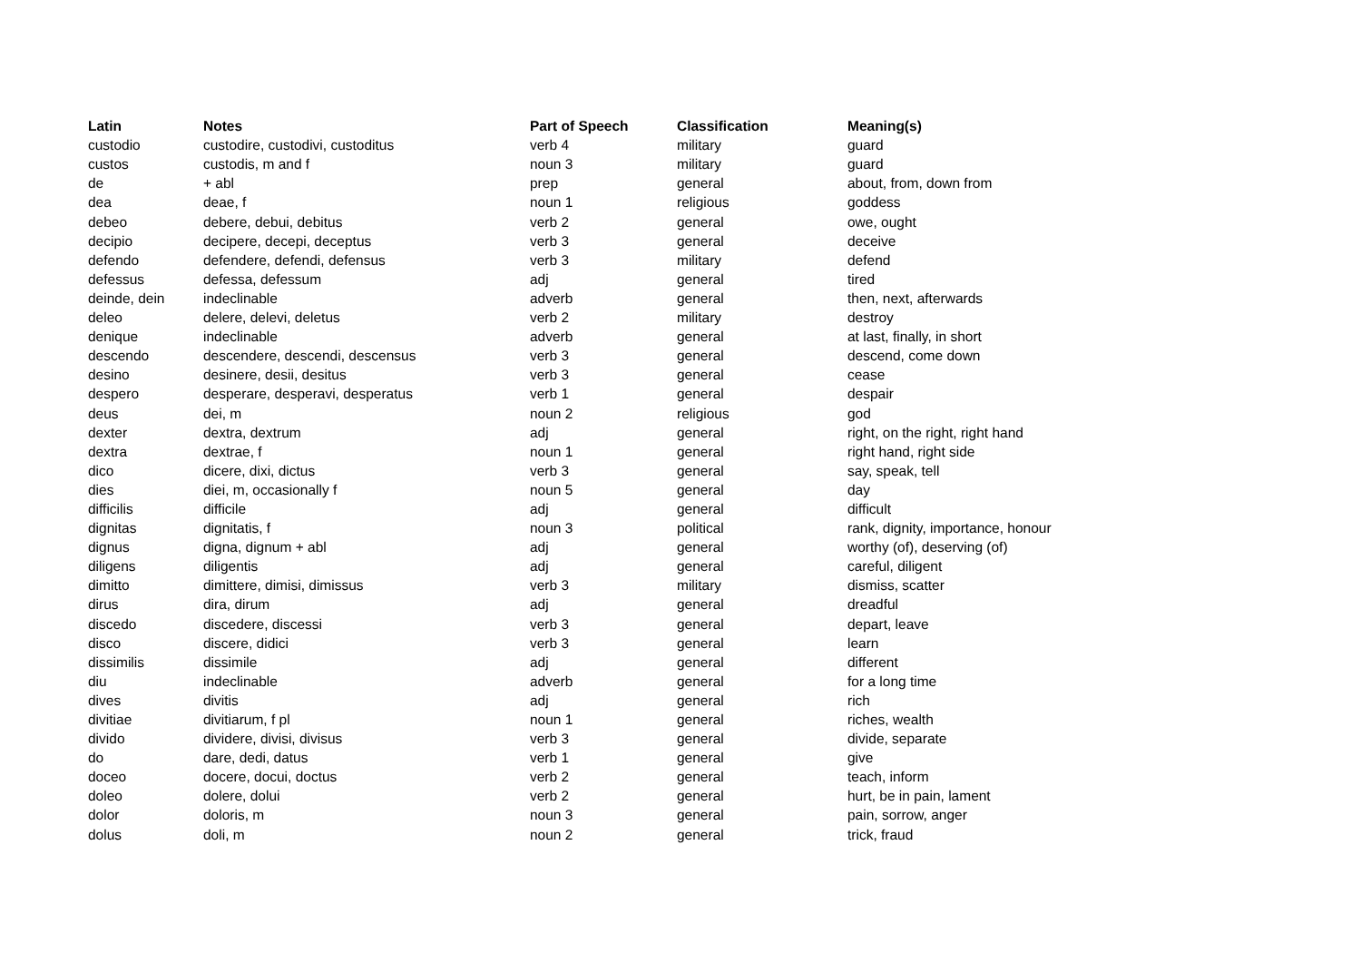| Latin | Notes | Part of Speech | Classification | Meaning(s) |
| --- | --- | --- | --- | --- |
| custodio | custodire, custodivi, custoditus | verb 4 | military | guard |
| custos | custodis, m and f | noun 3 | military | guard |
| de | + abl | prep | general | about, from, down from |
| dea | deae, f | noun 1 | religious | goddess |
| debeo | debere, debui, debitus | verb 2 | general | owe, ought |
| decipio | decipere, decepi, deceptus | verb 3 | general | deceive |
| defendo | defendere, defendi, defensus | verb 3 | military | defend |
| defessus | defessa, defessum | adj | general | tired |
| deinde, dein | indeclinable | adverb | general | then, next, afterwards |
| deleo | delere, delevi, deletus | verb 2 | military | destroy |
| denique | indeclinable | adverb | general | at last, finally, in short |
| descendo | descendere, descendi, descensus | verb 3 | general | descend, come down |
| desino | desinere, desii, desitus | verb 3 | general | cease |
| despero | desperare, desperavi, desperatus | verb 1 | general | despair |
| deus | dei, m | noun 2 | religious | god |
| dexter | dextra, dextrum | adj | general | right, on the right, right hand |
| dextra | dextrae, f | noun 1 | general | right hand, right side |
| dico | dicere, dixi, dictus | verb 3 | general | say, speak, tell |
| dies | diei, m, occasionally f | noun 5 | general | day |
| difficilis | difficile | adj | general | difficult |
| dignitas | dignitatis, f | noun 3 | political | rank, dignity, importance, honour |
| dignus | digna, dignum + abl | adj | general | worthy (of), deserving (of) |
| diligens | diligentis | adj | general | careful, diligent |
| dimitto | dimittere, dimisi, dimissus | verb 3 | military | dismiss, scatter |
| dirus | dira, dirum | adj | general | dreadful |
| discedo | discedere, discessi | verb 3 | general | depart, leave |
| disco | discere, didici | verb 3 | general | learn |
| dissimilis | dissimile | adj | general | different |
| diu | indeclinable | adverb | general | for a long time |
| dives | divitis | adj | general | rich |
| divitiae | divitiarum, f pl | noun 1 | general | riches, wealth |
| divido | dividere, divisi, divisus | verb 3 | general | divide, separate |
| do | dare, dedi, datus | verb 1 | general | give |
| doceo | docere, docui, doctus | verb 2 | general | teach, inform |
| doleo | dolere, dolui | verb 2 | general | hurt, be in pain, lament |
| dolor | doloris, m | noun 3 | general | pain, sorrow, anger |
| dolus | doli, m | noun 2 | general | trick, fraud |